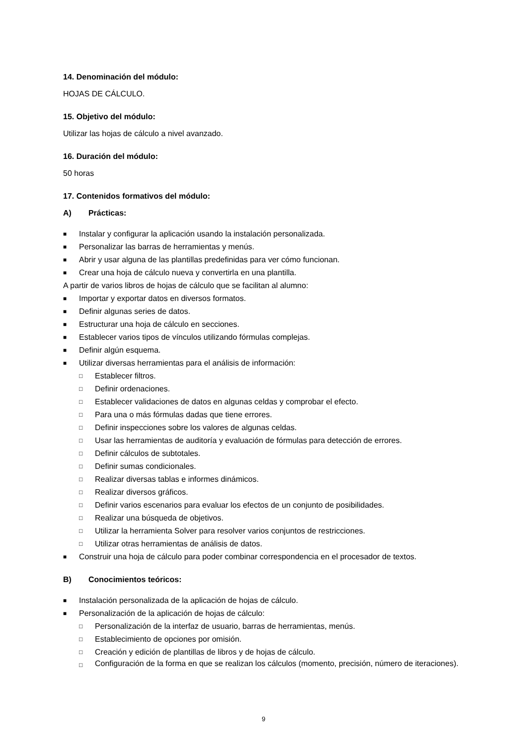14. Denominación del módulo:
HOJAS DE CÁLCULO.
15. Objetivo del módulo:
Utilizar las hojas de cálculo a nivel avanzado.
16. Duración del módulo:
50 horas
17. Contenidos formativos del módulo:
A) Prácticas:
■ Instalar y configurar la aplicación usando la instalación personalizada.
■ Personalizar las barras de herramientas y menús.
■ Abrir y usar alguna de las plantillas predefinidas para ver cómo funcionan.
■ Crear una hoja de cálculo nueva y convertirla en una plantilla.
A partir de varios libros de hojas de cálculo que se facilitan al alumno:
■ Importar y exportar datos en diversos formatos.
■ Definir algunas series de datos.
■ Estructurar una hoja de cálculo en secciones.
■ Establecer varios tipos de vínculos utilizando fórmulas complejas.
■ Definir algún esquema.
■ Utilizar diversas herramientas para el análisis de información:
□ Establecer filtros.
□ Definir ordenaciones.
□ Establecer validaciones de datos en algunas celdas y comprobar el efecto.
□ Para una o más fórmulas dadas que tiene errores.
□ Definir inspecciones sobre los valores de algunas celdas.
□ Usar las herramientas de auditoría y evaluación de fórmulas para detección de errores.
□ Definir cálculos de subtotales.
□ Definir sumas condicionales.
□ Realizar diversas tablas e informes dinámicos.
□ Realizar diversos gráficos.
□ Definir varios escenarios para evaluar los efectos de un conjunto de posibilidades.
□ Realizar una búsqueda de objetivos.
□ Utilizar la herramienta Solver para resolver varios conjuntos de restricciones.
□ Utilizar otras herramientas de análisis de datos.
■ Construir una hoja de cálculo para poder combinar correspondencia en el procesador de textos.
B) Conocimientos teóricos:
■ Instalación personalizada de la aplicación de hojas de cálculo.
■ Personalización de la aplicación de hojas de cálculo:
□ Personalización de la interfaz de usuario, barras de herramientas, menús.
□ Establecimiento de opciones por omisión.
□ Creación y edición de plantillas de libros y de hojas de cálculo.
□ Configuración de la forma en que se realizan los cálculos (momento, precisión, número de iteraciones).
9